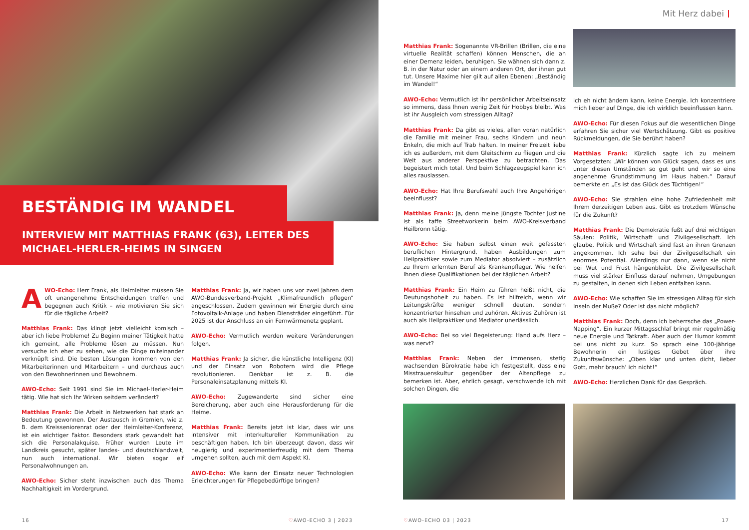BESTÄNDIG IM WANDEL
INTERVIEW MIT MATTHIAS FRANK (63), LEITER DES
MICHAEL-HERLER-HEIMS IN SINGEN
AWO-Echo: Herr Frank, als Heimleiter müssen Sie oft unangenehme Entscheidungen treffen und begegnen auch Kritik – wie motivieren Sie sich für die tägliche Arbeit?
Matthias Frank: Das klingt jetzt vielleicht komisch – aber ich liebe Probleme! Zu Beginn meiner Tätigkeit hatte ich gemeint, alle Probleme lösen zu müssen. Nun versuche ich eher zu sehen, wie die Dinge miteinander verknüpft sind. Die besten Lösungen kommen von den Mitarbeiterinnen und Mitarbeitern – und durchaus auch von den Bewohnerinnen und Bewohnern.
AWO-Echo: Seit 1991 sind Sie im Michael-Herler-Heim tätig. Wie hat sich Ihr Wirken seitdem verändert?
Matthias Frank: Die Arbeit in Netzwerken hat stark an Bedeutung gewonnen. Der Austausch in Gremien, wie z. B. dem Kreisseniorenrat oder der Heimleiter-Konferenz, ist ein wichtiger Faktor. Besonders stark gewandelt hat sich die Personalakquise. Früher wurden Leute im Landkreis gesucht, später landes- und deutschlandweit, nun auch international. Wir bieten sogar elf Personalwohnungen an.
AWO-Echo: Sicher steht inzwischen auch das Thema Nachhaltigkeit im Vordergrund.
Matthias Frank: Ja, wir haben uns vor zwei Jahren dem AWO-Bundesverband-Projekt „Klimafreundlich pflegen“ angeschlossen. Zudem gewinnen wir Energie durch eine Fotovoltaik-Anlage und haben Diensträder eingeführt. Für 2025 ist der Anschluss an ein Fernwärmenetz geplant.
AWO-Echo: Vermutlich werden weitere Veränderungen folgen.
Matthias Frank: Ja sicher, die künstliche Intelligenz (KI) und der Einsatz von Robotern wird die Pflege revolutionieren. Denkbar ist z. B. die Personaleinsatzplanung mittels KI.
AWO-Echo: Zugewanderte sind sicher eine Bereicherung, aber auch eine Herausforderung für die Heime.
Matthias Frank: Bereits jetzt ist klar, dass wir uns intensiver mit interkultureller Kommunikation zu beschäftigen haben. Ich bin überzeugt davon, dass wir neugierig und experimentierfreudig mit dem Thema umgehen sollten, auch mit dem Aspekt KI.
AWO-Echo: Wie kann der Einsatz neuer Technologien Erleichterungen für Pflegebedürftige bringen?
16 ♡AWO-ECHO 3 | 2023
Mit Herz dabei
Matthias Frank: Sogenannte VR-Brillen (Brillen, die eine virtuelle Realität schaffen) können Menschen, die an einer Demenz leiden, beruhigen. Sie wähnen sich dann z. B. in der Natur oder an einem anderen Ort, der ihnen gut tut. Unsere Maxime hier gilt auf allen Ebenen: „Beständig im Wandel!“
AWO-Echo: Vermutlich ist Ihr persönlicher Arbeitseinsatz so immens, dass Ihnen wenig Zeit für Hobbys bleibt. Was ist ihr Ausgleich vom stressigen Alltag?
Matthias Frank: Da gibt es vieles, allen voran natürlich die Familie mit meiner Frau, sechs Kindern und neun Enkeln, die mich auf Trab halten. In meiner Freizeit liebe ich es außerdem, mit dem Gleitschirm zu fliegen und die Welt aus anderer Perspektive zu betrachten. Das begeistert mich total. Und beim Schlagzeugspiel kann ich alles rauslassen.
AWO-Echo: Hat Ihre Berufswahl auch Ihre Angehörigen beeinflusst?
Matthias Frank: Ja, denn meine jüngste Tochter Justine ist als taffe Streetworkerin beim AWO-Kreisverband Heilbronn tätig.
AWO-Echo: Sie haben selbst einen weit gefassten beruflichen Hintergrund, haben Ausbildungen zum Heilpraktiker sowie zum Mediator absolviert – zusätzlich zu Ihrem erlernten Beruf als Krankenpfleger. Wie helfen Ihnen diese Qualifikationen bei der täglichen Arbeit?
Matthias Frank: Ein Heim zu führen heißt nicht, die Deutungshoheit zu haben. Es ist hilfreich, wenn wir Leitungskräfte weniger schnell deuten, sondern konzentrierter hinsehen und zuhören. Aktives Zuhören ist auch als Heilpraktiker und Mediator unerlässlich.
AWO-Echo: Bei so viel Begeisterung: Hand aufs Herz – was nervt?
Matthias Frank: Neben der immensen, stetig wachsenden Bürokratie habe ich festgestellt, dass eine Misstrauenskultur gegenüber der Altenpflege zu bemerken ist. Aber, ehrlich gesagt, verschwende ich mit solchen Dingen, die
ich eh nicht ändern kann, keine Energie. Ich konzentriere mich lieber auf Dinge, die ich wirklich beeinflussen kann.
AWO-Echo: Für diesen Fokus auf die wesentlichen Dinge erfahren Sie sicher viel Wertschätzung. Gibt es positive Rückmeldungen, die Sie berührt haben?
Matthias Frank: Kürzlich sagte ich zu meinem Vorgesetzten: „Wir können von Glück sagen, dass es uns unter diesen Umständen so gut geht und wir so eine angenehme Grundstimmung im Haus haben.“ Darauf bemerkte er: „Es ist das Glück des Tüchtigen!“
AWO-Echo: Sie strahlen eine hohe Zufriedenheit mit Ihrem derzeitigen Leben aus. Gibt es trotzdem Wünsche für die Zukunft?
Matthias Frank: Die Demokratie fußt auf drei wichtigen Säulen: Politik, Wirtschaft und Zivilgesellschaft. Ich glaube, Politik und Wirtschaft sind fast an ihren Grenzen angekommen. Ich sehe bei der Zivilgesellschaft ein enormes Potential. Allerdings nur dann, wenn sie nicht bei Wut und Frust hängenbleibt. Die Zivilgesellschaft muss viel stärker Einfluss darauf nehmen, Umgebungen zu gestalten, in denen sich Leben entfalten kann.
AWO-Echo: Wie schaffen Sie im stressigen Alltag für sich Inseln der Muße? Oder ist das nicht möglich?
Matthias Frank: Doch, denn ich beherrsche das „Power-Napping“. Ein kurzer Mittagsschlaf bringt mir regelmäßig neue Energie und Tatkraft. Aber auch der Humor kommt bei uns nicht zu kurz. So sprach eine 100-jährige Bewohnerin ein lustiges Gebet über ihre Zukunftswünsche: „Oben klar und unten dicht, lieber Gott, mehr brauch’ ich nicht!“
AWO-Echo: Herzlichen Dank für das Gespräch.
♡AWO-ECHO 03 | 2023 17